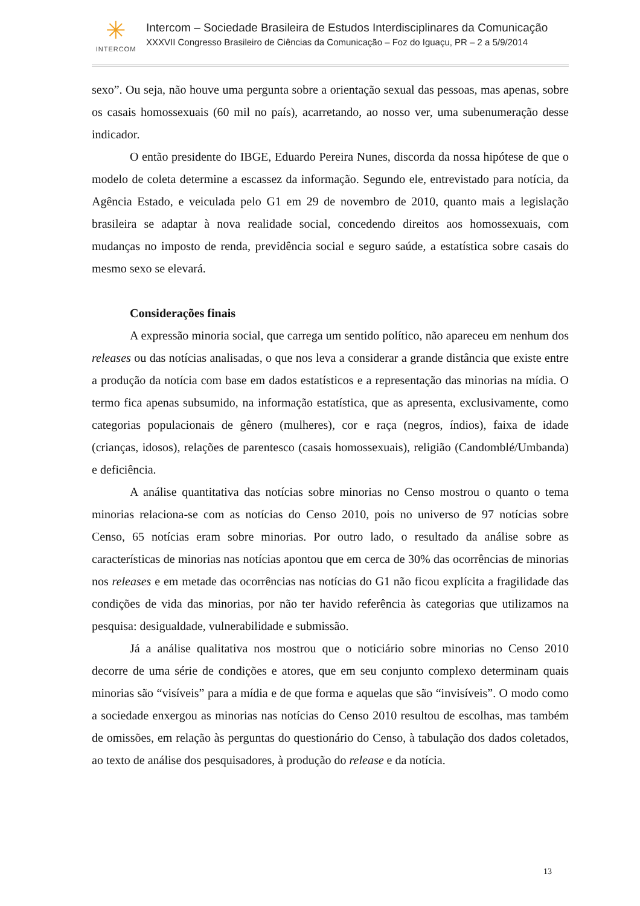✳
INTERCOM
Intercom – Sociedade Brasileira de Estudos Interdisciplinares da Comunicação
XXXVII Congresso Brasileiro de Ciências da Comunicação – Foz do Iguaçu, PR – 2 a 5/9/2014
sexo”. Ou seja, não houve uma pergunta sobre a orientação sexual das pessoas, mas apenas, sobre os casais homossexuais (60 mil no país), acarretando, ao nosso ver, uma subenumeração desse indicador.
O então presidente do IBGE, Eduardo Pereira Nunes, discorda da nossa hipótese de que o modelo de coleta determine a escassez da informação. Segundo ele, entrevistado para notícia, da Agência Estado, e veiculada pelo G1 em 29 de novembro de 2010, quanto mais a legislação brasileira se adaptar à nova realidade social, concedendo direitos aos homossexuais, com mudanças no imposto de renda, previdência social e seguro saúde, a estatística sobre casais do mesmo sexo se elevará.
Considerações finais
A expressão minoria social, que carrega um sentido político, não apareceu em nenhum dos releases ou das notícias analisadas, o que nos leva a considerar a grande distância que existe entre a produção da notícia com base em dados estatísticos e a representação das minorias na mídia. O termo fica apenas subsumido, na informação estatística, que as apresenta, exclusivamente, como categorias populacionais de gênero (mulheres), cor e raça (negros, índios), faixa de idade (crianças, idosos), relações de parentesco (casais homossexuais), religião (Candomblé/Umbanda) e deficiência.
A análise quantitativa das notícias sobre minorias no Censo mostrou o quanto o tema minorias relaciona-se com as notícias do Censo 2010, pois no universo de 97 notícias sobre Censo, 65 notícias eram sobre minorias. Por outro lado, o resultado da análise sobre as características de minorias nas notícias apontou que em cerca de 30% das ocorrências de minorias nos releases e em metade das ocorrências nas notícias do G1 não ficou explícita a fragilidade das condições de vida das minorias, por não ter havido referência às categorias que utilizamos na pesquisa: desigualdade, vulnerabilidade e submissão.
Já a análise qualitativa nos mostrou que o noticiário sobre minorias no Censo 2010 decorre de uma série de condições e atores, que em seu conjunto complexo determinam quais minorias são “visíveis” para a mídia e de que forma e aquelas que são “invisíveis”. O modo como a sociedade enxergou as minorias nas notícias do Censo 2010 resultou de escolhas, mas também de omissões, em relação às perguntas do questionário do Censo, à tabulação dos dados coletados, ao texto de análise dos pesquisadores, à produção do release e da notícia.
13